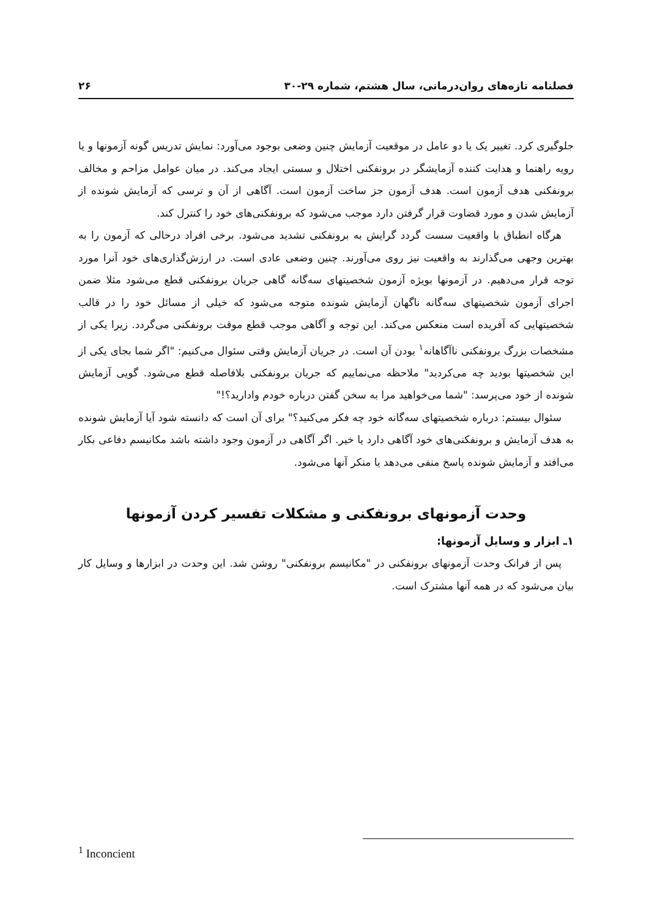فصلنامه تازه‌های روان‌درمانی، سال هشتم، شماره ۲۹-۳۰ ۲۶
جلوگیری کرد. تغییر یک یا دو عامل در موقعیت آزمایش چنین وضعی بوجود می‌آورد: نمایش تدریس گونه آزمونها و یا رویه راهنما و هدایت کننده آزمایشگر در برونفکنی اختلال و سستی ایجاد می‌کند. در میان عوامل مزاحم و مخالف برونفکنی هدف آزمون است. هدف آزمون جز ساخت آزمون است. آگاهی از آن و ترسی که آزمایش شونده از آزمایش شدن و مورد قضاوت قرار گرفتن دارد موجب می‌شود که برونفکنی‌های خود را کنترل کند.
هرگاه انطباق با واقعیت سست گردد گرایش به برونفکنی تشدید می‌شود. برخی افراد درحالی که آزمون را به بهترین وجهی می‌گذارند به واقعیت نیز روی می‌آورند. چنین وضعی عادی است. در ارزش‌گذاری‌های خود آنرا مورد توجه قرار می‌دهیم. در آزمونها بویژه آزمون شخصیتهای سه‌گانه گاهی جریان برونفکنی قطع می‌شود مثلا ضمن اجرای آزمون شخصیتهای سه‌گانه ناگهان آزمایش شونده متوجه می‌شود که خیلی از مسائل خود را در قالب شخصیتهایی که آفریده است منعکس می‌کند. این توجه و آگاهی موجب قطع موقت برونفکنی می‌گردد. زیرا یکی از مشخصات بزرگ برونفکنی ناآگاهانه<sup>۱</sup> بودن آن است. در جریان آزمایش وقتی سئوال می‌کنیم: "اگر شما بجای یکی از این شخصیتها بودید چه می‌کردید" ملاحظه می‌نماییم که جریان برونفکنی بلافاصله قطع می‌شود. گویی آزمایش شونده از خود می‌پرسد: "شما می‌خواهید مرا به سخن گفتن درباره خودم وادارید؟!"
سئوال بیستم: درباره شخصیتهای سه‌گانه خود چه فکر می‌کنید؟" برای آن است که دانسته شود آیا آزمایش شونده به هدف آزمایش و برونفکنی‌های خود آگاهی دارد یا خیر. اگر آگاهی در آزمون وجود داشته باشد مکانیسم دفاعی بکار می‌افتد و آزمایش شونده پاسخ منفی می‌دهد یا منکر آنها می‌شود.
وحدت آزمونهای برونفکنی و مشکلات تفسیر کردن آزمونها
۱ـ ابزار و وسایل آزمونها:
پس از فرانک وحدت آزمونهای برونفکنی در "مکانیسم برونفکنی" روشن شد. این وحدت در ابزارها و وسایل کار بیان می‌شود که در همه آنها مشترک است.
<sup>1</sup> Inconcient